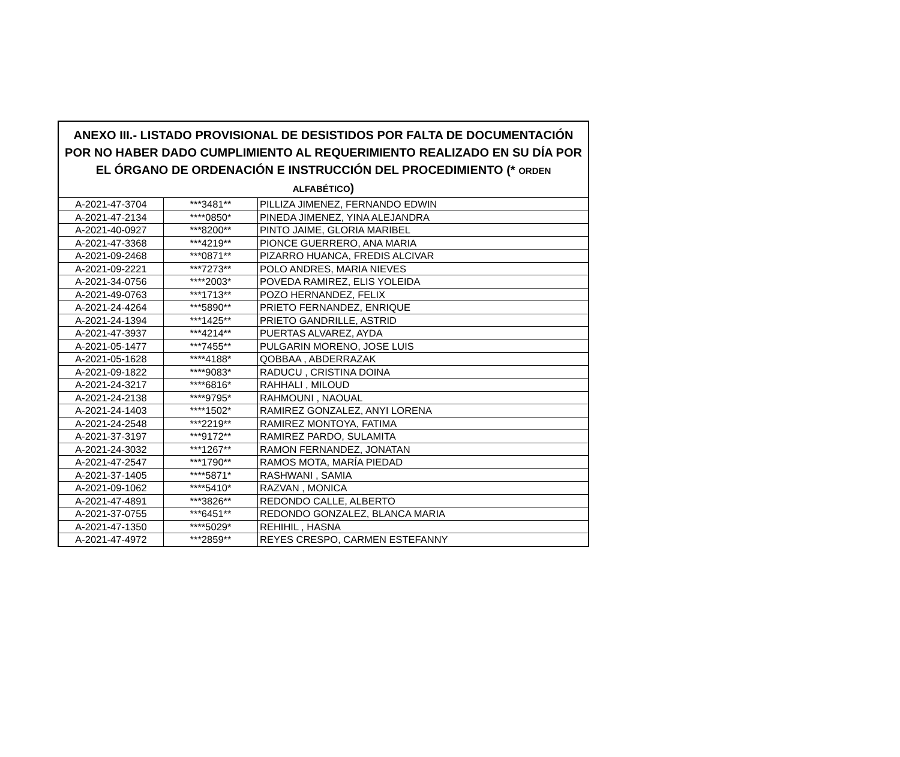| ANEXO III.- LISTADO PROVISIONAL DE DESISTIDOS POR FALTA DE DOCUMENTACIÓN POR NO HABER DADO CUMPLIMIENTO AL REQUERIMIENTO REALIZADO EN SU DÍA POR EL ÓRGANO DE ORDENACIÓN E INSTRUCCIÓN DEL PROCEDIMIENTO (* ORDEN ALFABÉTICO ) | | |
| --- | --- | --- |
| A-2021-47-3704 | ***3481** | PILLIZA JIMENEZ, FERNANDO EDWIN |
| A-2021-47-2134 | ****0850* | PINEDA JIMENEZ, YINA ALEJANDRA |
| A-2021-40-0927 | ***8200** | PINTO JAIME, GLORIA MARIBEL |
| A-2021-47-3368 | ***4219** | PIONCE GUERRERO, ANA MARIA |
| A-2021-09-2468 | ***0871** | PIZARRO HUANCA, FREDIS ALCIVAR |
| A-2021-09-2221 | ***7273** | POLO ANDRES, MARIA NIEVES |
| A-2021-34-0756 | ****2003* | POVEDA RAMIREZ, ELIS YOLEIDA |
| A-2021-49-0763 | ***1713** | POZO HERNANDEZ, FELIX |
| A-2021-24-4264 | ***5890** | PRIETO FERNANDEZ, ENRIQUE |
| A-2021-24-1394 | ***1425** | PRIETO GANDRILLE, ASTRID |
| A-2021-47-3937 | ***4214** | PUERTAS ALVAREZ, AYDA |
| A-2021-05-1477 | ***7455** | PULGARIN MORENO, JOSE LUIS |
| A-2021-05-1628 | ****4188* | QOBBAA , ABDERRAZAK |
| A-2021-09-1822 | ****9083* | RADUCU , CRISTINA DOINA |
| A-2021-24-3217 | ****6816* | RAHHALI , MILOUD |
| A-2021-24-2138 | ****9795* | RAHMOUNI , NAOUAL |
| A-2021-24-1403 | ****1502* | RAMIREZ GONZALEZ, ANYI LORENA |
| A-2021-24-2548 | ***2219** | RAMIREZ MONTOYA, FATIMA |
| A-2021-37-3197 | ***9172** | RAMIREZ PARDO, SULAMITA |
| A-2021-24-3032 | ***1267** | RAMON FERNANDEZ, JONATAN |
| A-2021-47-2547 | ***1790** | RAMOS MOTA, MARÍA PIEDAD |
| A-2021-37-1405 | ****5871* | RASHWANI , SAMIA |
| A-2021-09-1062 | ****5410* | RAZVAN , MONICA |
| A-2021-47-4891 | ***3826** | REDONDO CALLE, ALBERTO |
| A-2021-37-0755 | ***6451** | REDONDO GONZALEZ, BLANCA MARIA |
| A-2021-47-1350 | ****5029* | REHIHIL , HASNA |
| A-2021-47-4972 | ***2859** | REYES CRESPO, CARMEN ESTEFANNY |